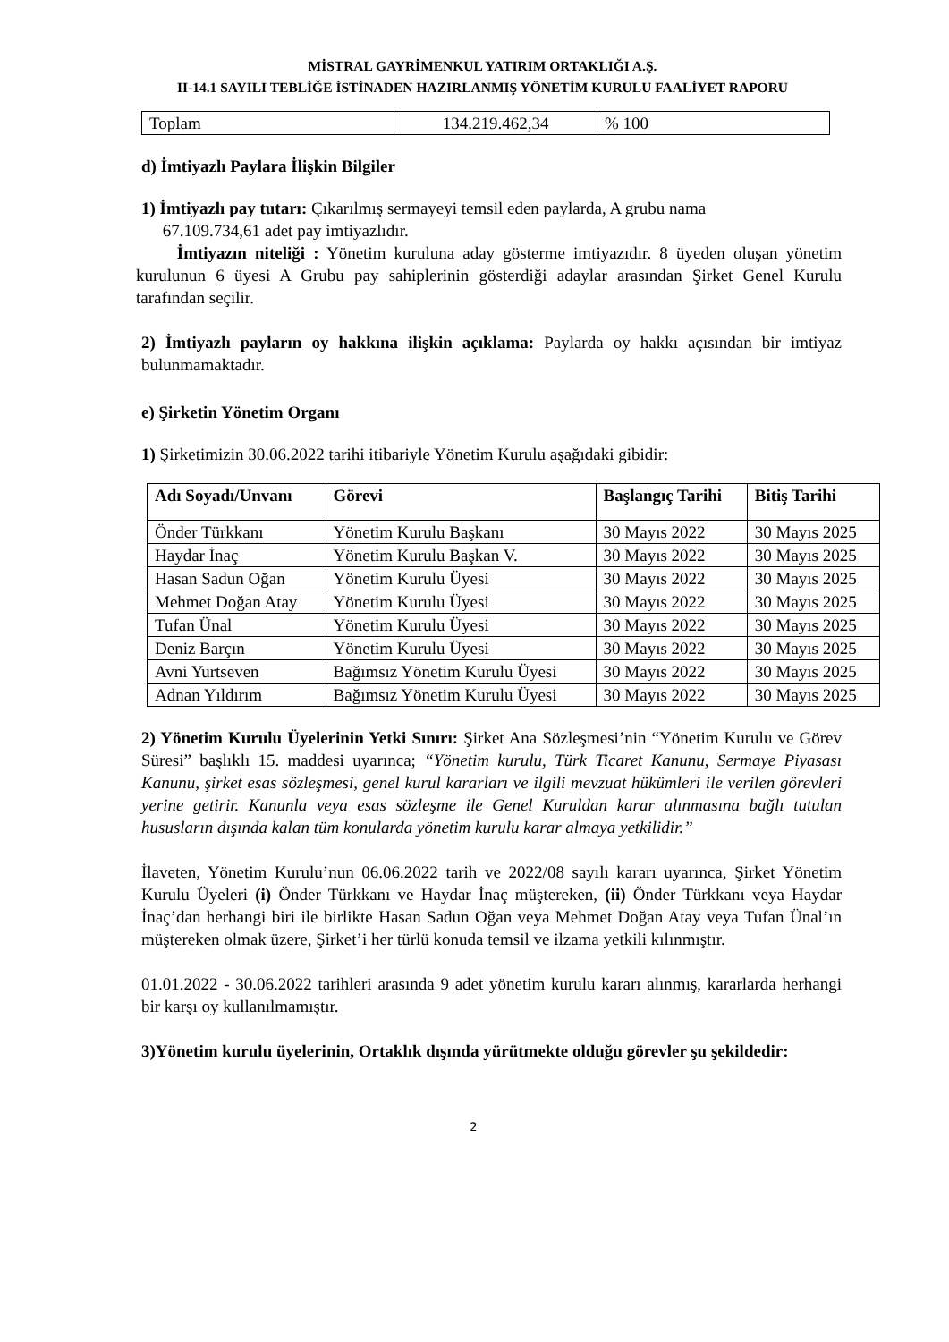MİSTRAL GAYRİMENKUL YATIRIM ORTAKLIĞI A.Ş.
II-14.1 SAYILI TEBLİĞE İSTİNADEN HAZIRLANMIŞ YÖNETİM KURULU FAALİYET RAPORU
| Toplam | 134.219.462,34 | % 100 |
d) İmtiyazlı Paylara İlişkin Bilgiler
1) İmtiyazlı pay tutarı: Çıkarılmış sermayeyi temsil eden paylarda, A grubu nama
67.109.734,61 adet pay imtiyazlıdır.
İmtiyazın niteliği : Yönetim kuruluna aday gösterme imtiyazıdır. 8 üyeden oluşan yönetim kurulunun 6 üyesi A Grubu pay sahiplerinin gösterdiği adaylar arasından Şirket Genel Kurulu tarafından seçilir.
2) İmtiyazlı payların oy hakkına ilişkin açıklama: Paylarda oy hakkı açısından bir imtiyaz bulunmamaktadır.
e) Şirketin Yönetim Organı
1) Şirketimizin 30.06.2022 tarihi itibariyle Yönetim Kurulu aşağıdaki gibidir:
| Adı Soyadı/Unvanı | Görevi | Başlangıç Tarihi | Bitiş Tarihi |
| --- | --- | --- | --- |
| Önder Türkkanı | Yönetim Kurulu Başkanı | 30 Mayıs 2022 | 30 Mayıs 2025 |
| Haydar İnaç | Yönetim Kurulu Başkan V. | 30 Mayıs 2022 | 30 Mayıs 2025 |
| Hasan Sadun Oğan | Yönetim Kurulu Üyesi | 30 Mayıs 2022 | 30 Mayıs 2025 |
| Mehmet Doğan Atay | Yönetim Kurulu Üyesi | 30 Mayıs 2022 | 30 Mayıs 2025 |
| Tufan Ünal | Yönetim Kurulu Üyesi | 30 Mayıs 2022 | 30 Mayıs 2025 |
| Deniz Barçın | Yönetim Kurulu Üyesi | 30 Mayıs 2022 | 30 Mayıs 2025 |
| Avni Yurtseven | Bağımsız Yönetim Kurulu Üyesi | 30 Mayıs 2022 | 30 Mayıs 2025 |
| Adnan Yıldırım | Bağımsız Yönetim Kurulu Üyesi | 30 Mayıs 2022 | 30 Mayıs 2025 |
2) Yönetim Kurulu Üyelerinin Yetki Sınırı: Şirket Ana Sözleşmesi’nin “Yönetim Kurulu ve Görev Süresi” başlıklı 15. maddesi uyarınca; “Yönetim kurulu, Türk Ticaret Kanunu, Sermaye Piyasası Kanunu, şirket esas sözleşmesi, genel kurul kararları ve ilgili mevzuat hükümleri ile verilen görevleri yerine getirir. Kanunla veya esas sözleşme ile Genel Kuruldan karar alınmasına bağlı tutulan hususların dışında kalan tüm konularda yönetim kurulu karar almaya yetkilidir.”
İlaveten, Yönetim Kurulu’nun 06.06.2022 tarih ve 2022/08 sayılı kararı uyarınca, Şirket Yönetim Kurulu Üyeleri (i) Önder Türkkanı ve Haydar İnaç müştereken, (ii) Önder Türkkanı veya Haydar İnaç’dan herhangi biri ile birlikte Hasan Sadun Oğan veya Mehmet Doğan Atay veya Tufan Ünal’ın müştereken olmak üzere, Şirket’i her türlü konuda temsil ve ilzama yetkili kılınmıştır.
01.01.2022 - 30.06.2022 tarihleri arasında 9 adet yönetim kurulu kararı alınmış, kararlarda herhangi bir karşı oy kullanılmamıştır.
3)Yönetim kurulu üyelerinin, Ortaklık dışında yürütmekte olduğu görevler şu şekildedir:
2